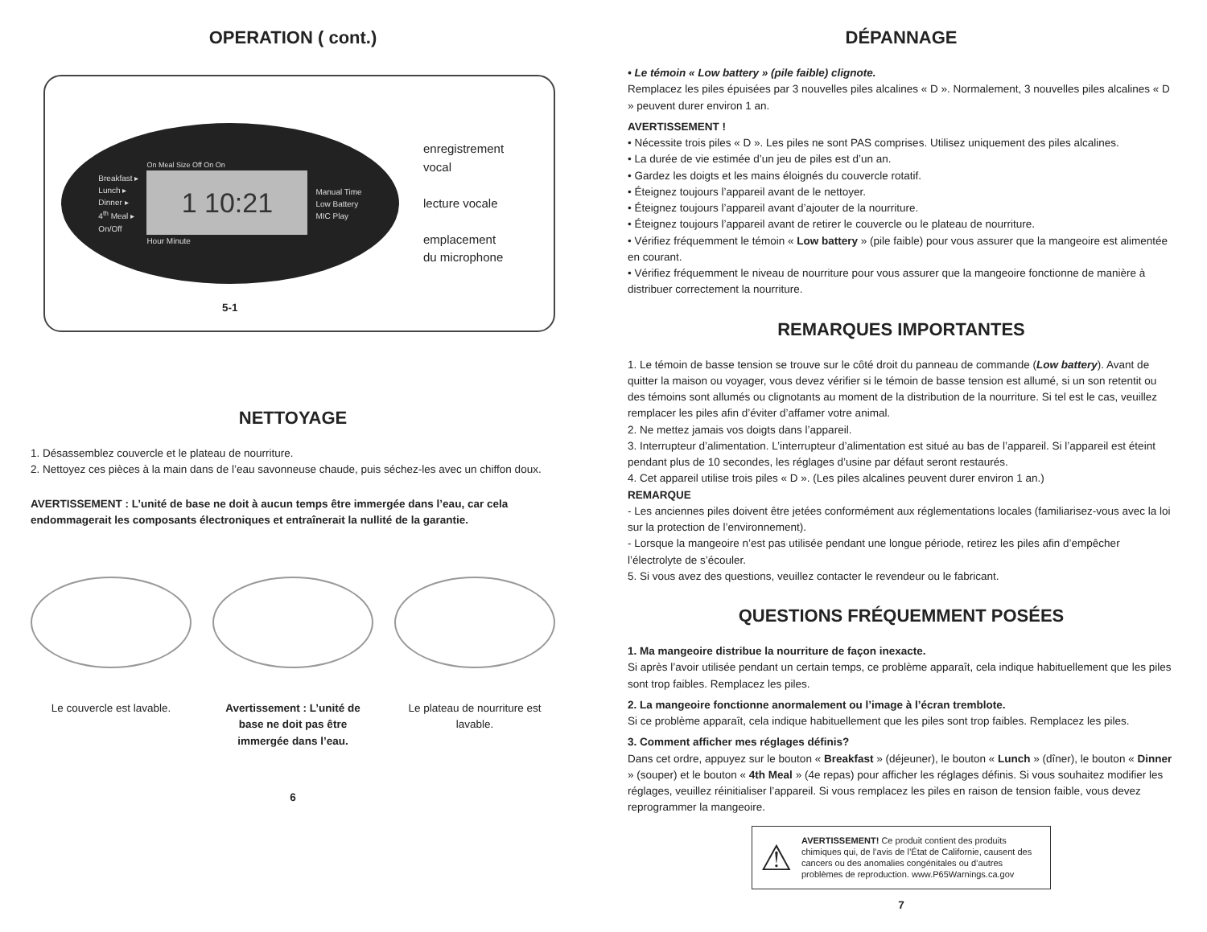OPERATION ( cont.)
Breakfast ▸
Lunch ▸
Dinner ▸
4<sup>th</sup> Meal ▸
On/Off
On Meal Size Off On On
1 10:21
Hour Minute
Manual Time
Low Battery
MIC Play
enregistrement
vocal
lecture vocale
emplacement
du microphone
5-1
NETTOYAGE
1. Désassemblez couvercle et le plateau de nourriture.
2. Nettoyez ces pièces à la main dans de l’eau savonneuse chaude, puis séchez-les avec un chiffon doux.
AVERTISSEMENT : L’unité de base ne doit à aucun temps être immergée dans l’eau, car cela endommagerait les composants électroniques et entraînerait la nullité de la garantie.
Le couvercle est lavable.
Avertissement : L’unité de base ne doit pas être immergée dans l’eau.
Le plateau de nourriture est lavable.
6
DÉPANNAGE
• Le témoin « Low battery » (pile faible) clignote.
Remplacez les piles épuisées par 3 nouvelles piles alcalines « D ». Normalement, 3 nouvelles piles alcalines « D » peuvent durer environ 1 an.
AVERTISSEMENT !
• Nécessite trois piles « D ». Les piles ne sont PAS comprises. Utilisez uniquement des piles alcalines.
• La durée de vie estimée d’un jeu de piles est d’un an.
• Gardez les doigts et les mains éloignés du couvercle rotatif.
• Éteignez toujours l’appareil avant de le nettoyer.
• Éteignez toujours l’appareil avant d’ajouter de la nourriture.
• Éteignez toujours l’appareil avant de retirer le couvercle ou le plateau de nourriture.
• Vérifiez fréquemment le témoin « Low battery » (pile faible) pour vous assurer que la mangeoire est alimentée en courant.
• Vérifiez fréquemment le niveau de nourriture pour vous assurer que la mangeoire fonctionne de manière à distribuer correctement la nourriture.
REMARQUES IMPORTANTES
1. Le témoin de basse tension se trouve sur le côté droit du panneau de commande (Low battery). Avant de quitter la maison ou voyager, vous devez vérifier si le témoin de basse tension est allumé, si un son retentit ou des témoins sont allumés ou clignotants au moment de la distribution de la nourriture. Si tel est le cas, veuillez remplacer les piles afin d’éviter d’affamer votre animal.
2. Ne mettez jamais vos doigts dans l’appareil.
3. Interrupteur d’alimentation. L’interrupteur d’alimentation est situé au bas de l’appareil. Si l’appareil est éteint pendant plus de 10 secondes, les réglages d’usine par défaut seront restaurés.
4. Cet appareil utilise trois piles « D ». (Les piles alcalines peuvent durer environ 1 an.)
REMARQUE
- Les anciennes piles doivent être jetées conformément aux réglementations locales (familiarisez-vous avec la loi sur la protection de l’environnement).
- Lorsque la mangeoire n’est pas utilisée pendant une longue période, retirez les piles afin d’empêcher l’électrolyte de s’écouler.
5. Si vous avez des questions, veuillez contacter le revendeur ou le fabricant.
QUESTIONS FRÉQUEMMENT POSÉES
1. Ma mangeoire distribue la nourriture de façon inexacte.
Si après l’avoir utilisée pendant un certain temps, ce problème apparaît, cela indique habituellement que les piles sont trop faibles. Remplacez les piles.
2. La mangeoire fonctionne anormalement ou l’image à l’écran tremblote.
Si ce problème apparaît, cela indique habituellement que les piles sont trop faibles. Remplacez les piles.
3. Comment afficher mes réglages définis?
Dans cet ordre, appuyez sur le bouton « Breakfast » (déjeuner), le bouton « Lunch » (dîner), le bouton « Dinner » (souper) et le bouton « 4th Meal » (4e repas) pour afficher les réglages définis. Si vous souhaitez modifier les réglages, veuillez réinitialiser l’appareil. Si vous remplacez les piles en raison de tension faible, vous devez reprogrammer la mangeoire.
⚠
AVERTISSEMENT! Ce produit contient des produits chimiques qui, de l’avis de l’État de Californie, causent des cancers ou des anomalies congénitales ou d’autres problèmes de reproduction. www.P65Warnings.ca.gov
7